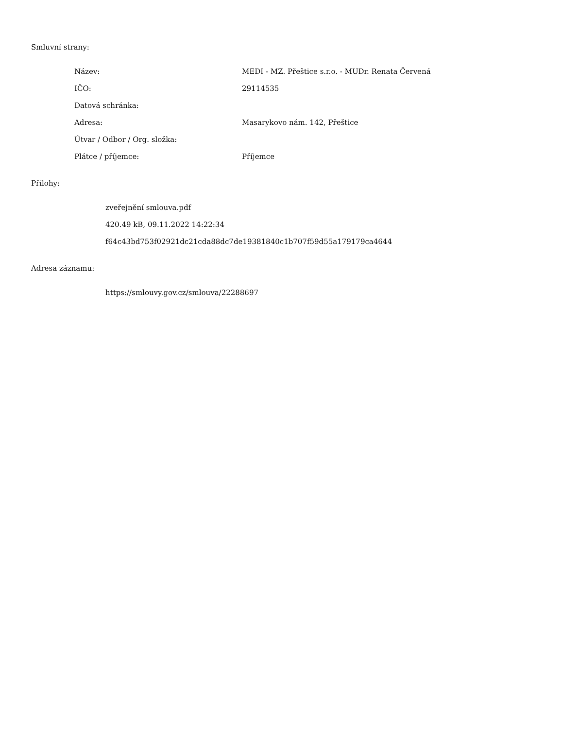Smluvní strany:
| Název: | MEDI - MZ. Přeštice s.r.o. - MUDr. Renata Červená |
| IČO: | 29114535 |
| Datová schránka: | |
| Adresa: | Masarykovo nám. 142, Přeštice |
| Útvar / Odbor / Org. složka: | |
| Plátce / příjemce: | Příjemce |
Přílohy:
zveřejnění smlouva.pdf
420.49 kB, 09.11.2022 14:22:34
f64c43bd753f02921dc21cda88dc7de19381840c1b707f59d55a179179ca4644
Adresa záznamu:
https://smlouvy.gov.cz/smlouva/22288697